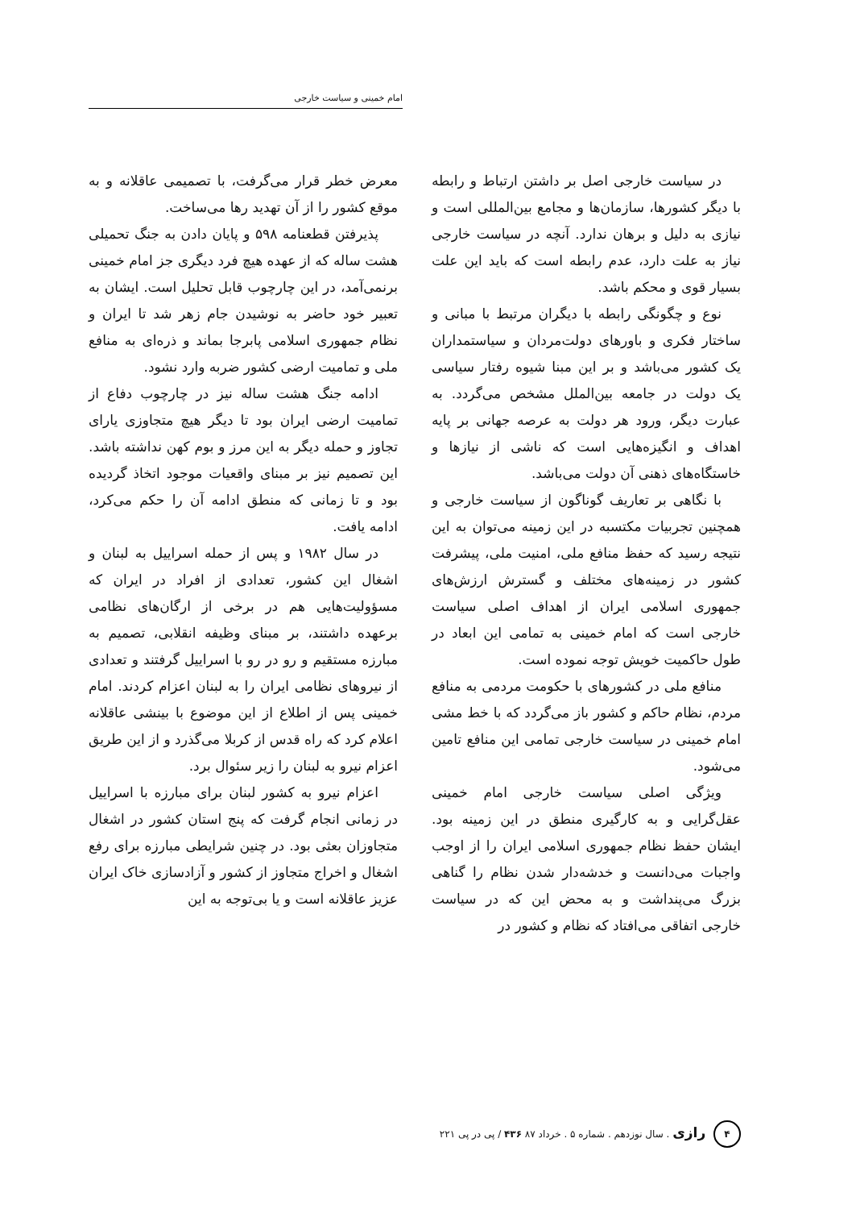امام خمینی و سیاست خارجی
در سیاست خارجی اصل بر داشتن ارتباط و رابطه با دیگر کشورها، سازمان‌ها و مجامع بین‌المللی است و نیازی به دلیل و برهان ندارد. آنچه در سیاست خارجی نیاز به علت دارد، عدم رابطه است که باید این علت بسیار قوی و محکم باشد.
نوع و چگونگی رابطه با دیگران مرتبط با مبانی و ساختار فکری و باورهای دولت‌مردان و سیاستمداران یک کشور می‌باشد و بر این مبنا شیوه رفتار سیاسی یک دولت در جامعه بین‌الملل مشخص می‌گردد. به عبارت دیگر، ورود هر دولت به عرصه جهانی بر پایه اهداف و انگیزه‌هایی است که ناشی از نیازها و خاستگاه‌های ذهنی آن دولت می‌باشد.
با نگاهی بر تعاریف گوناگون از سیاست خارجی و همچنین تجربیات مکتسبه در این زمینه می‌توان به این نتیجه رسید که حفظ منافع ملی، امنیت ملی، پیشرفت کشور در زمینه‌های مختلف و گسترش ارزش‌های جمهوری اسلامی ایران از اهداف اصلی سیاست خارجی است که امام خمینی به تمامی این ابعاد در طول حاکمیت خویش توجه نموده است.
منافع ملی در کشورهای با حکومت مردمی به منافع مردم، نظام حاکم و کشور باز می‌گردد که با خط مشی امام خمینی در سیاست خارجی تمامی این منافع تامین می‌شود.
ویژگی اصلی سیاست خارجی امام خمینی عقل‌گرایی و به کارگیری منطق در این زمینه بود. ایشان حفظ نظام جمهوری اسلامی ایران را از اوجب واجبات می‌دانست و خدشه‌دار شدن نظام را گناهی بزرگ می‌پنداشت و به محض این که در سیاست خارجی اتفاقی می‌افتاد که نظام و کشور در
معرض خطر قرار می‌گرفت، با تصمیمی عاقلانه و به موقع کشور را از آن تهدید رها می‌ساخت.
پذیرفتن قطعنامه ۵۹۸ و پایان دادن به جنگ تحمیلی هشت ساله که از عهده هیچ فرد دیگری جز امام خمینی برنمی‌آمد، در این چارچوب قابل تحلیل است. ایشان به تعبیر خود حاضر به نوشیدن جام زهر شد تا ایران و نظام جمهوری اسلامی پابرجا بماند و ذره‌ای به منافع ملی و تمامیت ارضی کشور ضربه وارد نشود.
ادامه جنگ هشت ساله نیز در چارچوب دفاع از تمامیت ارضی ایران بود تا دیگر هیچ متجاوزی یارای تجاوز و حمله دیگر به این مرز و بوم کهن نداشته باشد. این تصمیم نیز بر مبنای واقعیات موجود اتخاذ گردیده بود و تا زمانی که منطق ادامه آن را حکم می‌کرد، ادامه یافت.
در سال ۱۹۸۲ و پس از حمله اسراییل به لبنان و اشغال این کشور، تعدادی از افراد در ایران که مسؤولیت‌هایی هم در برخی از ارگان‌های نظامی برعهده داشتند، بر مبنای وظیفه انقلابی، تصمیم به مبارزه مستقیم و رو در رو با اسراییل گرفتند و تعدادی از نیروهای نظامی ایران را به لبنان اعزام کردند. امام خمینی پس از اطلاع از این موضوع با بینشی عاقلانه اعلام کرد که راه قدس از کربلا می‌گذرد و از این طریق اعزام نیرو به لبنان را زیر سئوال برد.
اعزام نیرو به کشور لبنان برای مبارزه با اسراییل در زمانی انجام گرفت که پنج استان کشور در اشغال متجاوزان بعثی بود. در چنین شرایطی مبارزه برای رفع اشغال و اخراج متجاوز از کشور و آزادسازی خاک ایران عزیز عاقلانه است و یا بی‌توجه به این
۴ رازی . سال نوزدهم . شماره ۵ . خرداد ۸۷ ۴۳۶ / پی در پی ۲۲۱